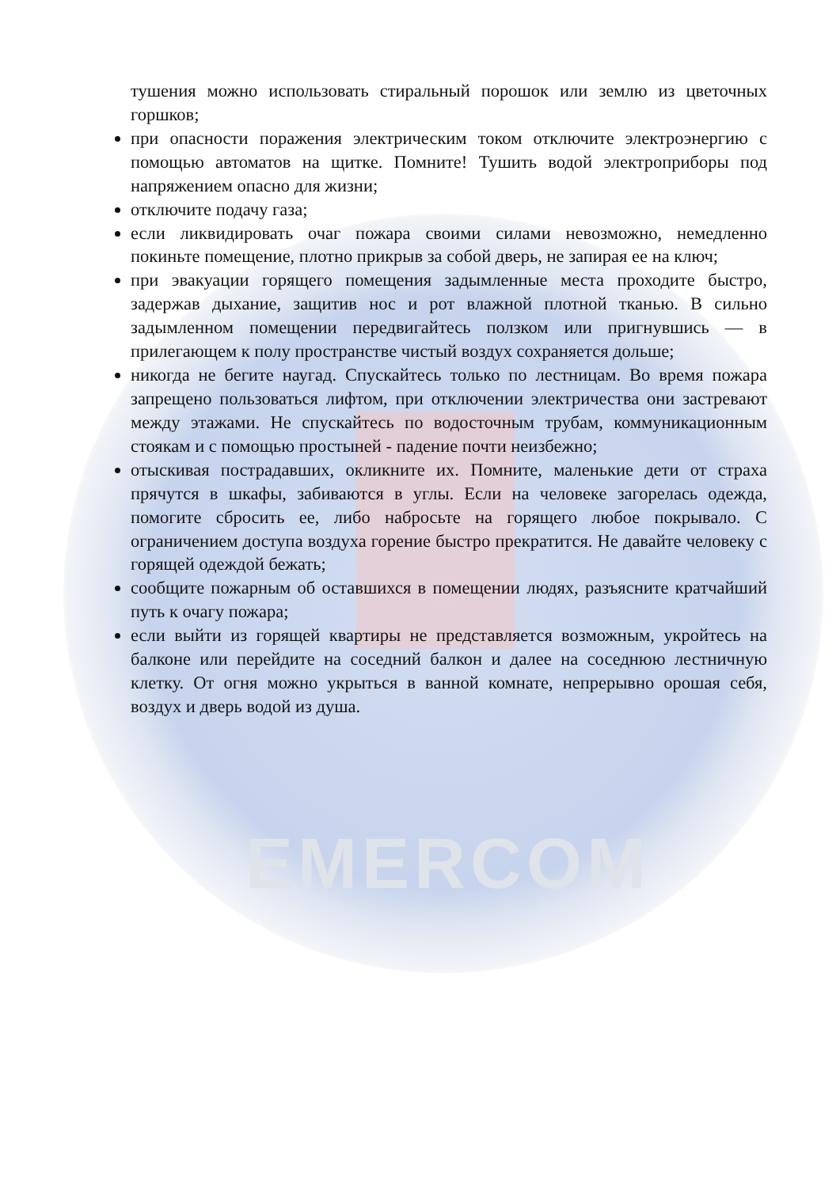EMERCOM
тушения можно использовать стиральный порошок или землю из цветочных горшков;
при опасности поражения электрическим током отключите электроэнергию с помощью автоматов на щитке. Помните! Тушить водой электроприборы под напряжением опасно для жизни;
отключите подачу газа;
если ликвидировать очаг пожара своими силами невозможно, немедленно покиньте помещение, плотно прикрыв за собой дверь, не запирая ее на ключ;
при эвакуации горящего помещения задымленные места проходите быстро, задержав дыхание, защитив нос и рот влажной плотной тканью. В сильно задымленном помещении передвигайтесь ползком или пригнувшись — в прилегающем к полу пространстве чистый воздух сохраняется дольше;
никогда не бегите наугад. Спускайтесь только по лестницам. Во время пожара запрещено пользоваться лифтом, при отключении электричества они застревают между этажами. Не спускайтесь по водосточным трубам, коммуникационным стоякам и с помощью простыней - падение почти неизбежно;
отыскивая пострадавших, окликните их. Помните, маленькие дети от страха прячутся в шкафы, забиваются в углы. Если на человеке загорелась одежда, помогите сбросить ее, либо набросьте на горящего любое покрывало. С ограничением доступа воздуха горение быстро прекратится. Не давайте человеку с горящей одеждой бежать;
сообщите пожарным об оставшихся в помещении людях, разъясните кратчайший путь к очагу пожара;
если выйти из горящей квартиры не представляется возможным, укройтесь на балконе или перейдите на соседний балкон и далее на соседнюю лестничную клетку. От огня можно укрыться в ванной комнате, непрерывно орошая себя, воздух и дверь водой из душа.